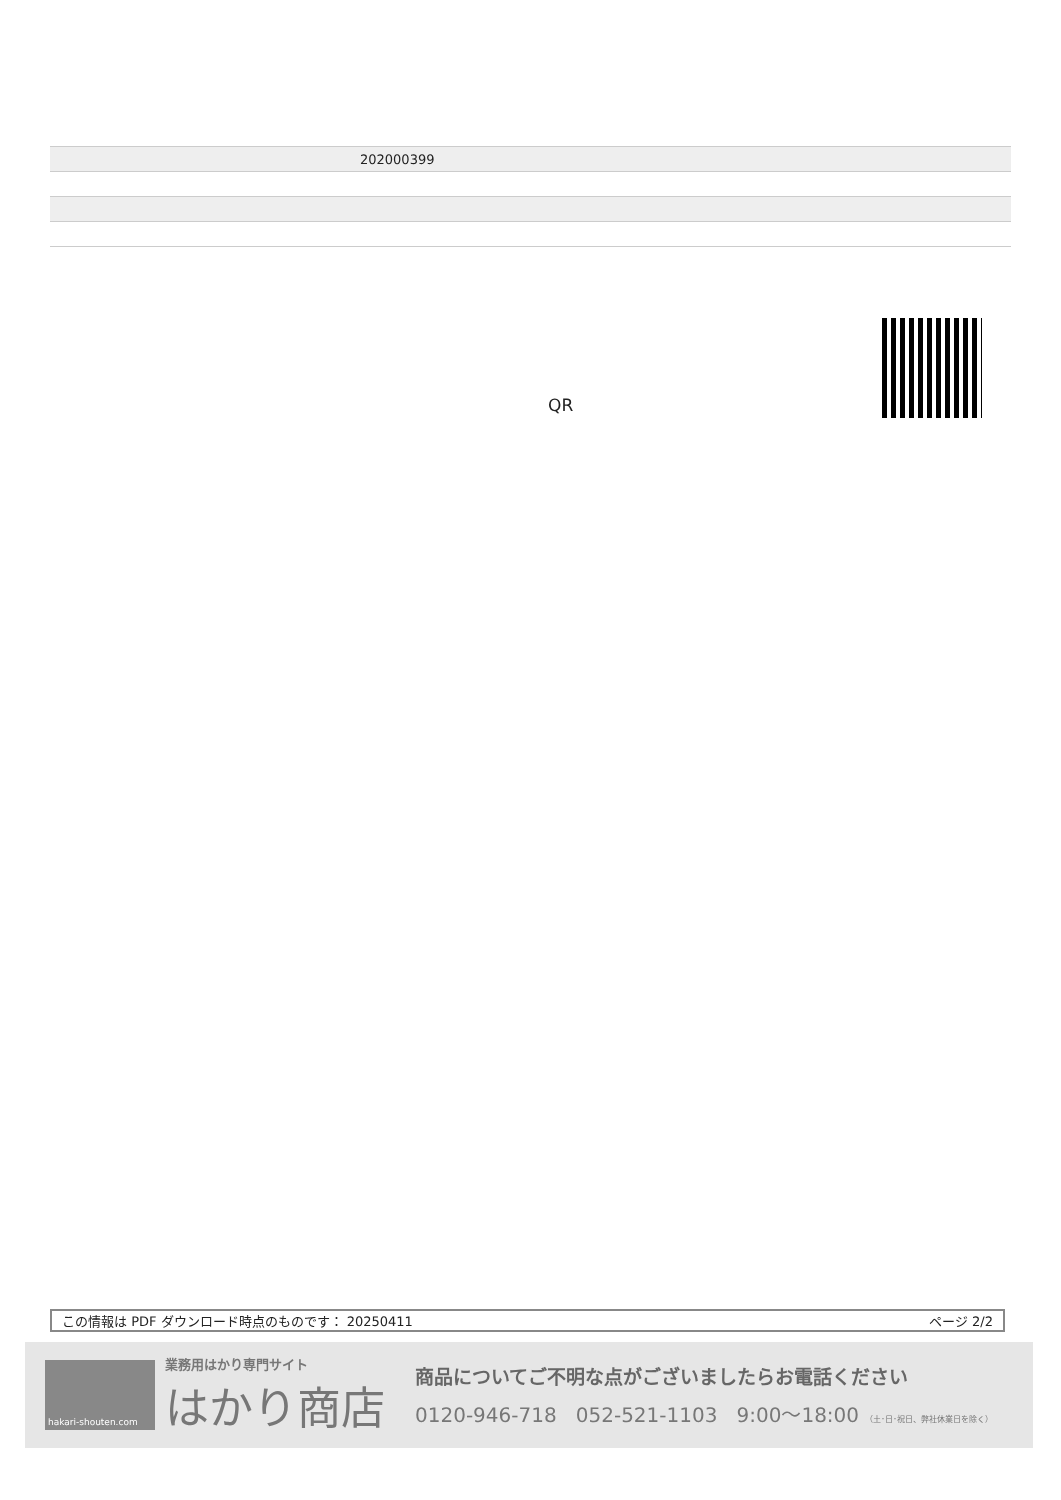| | 202000399 |
QR
この情報は PDF ダウンロード時点のものです： 20250411 ページ 2/2
hakari-shouten.com
業務用はかり専門サイト
はかり商店
商品についてご不明な点がございましたらお電話ください
0120-946-718 052-521-1103 9:00〜18:00 （土･日･祝日、弊社休業日を除く）